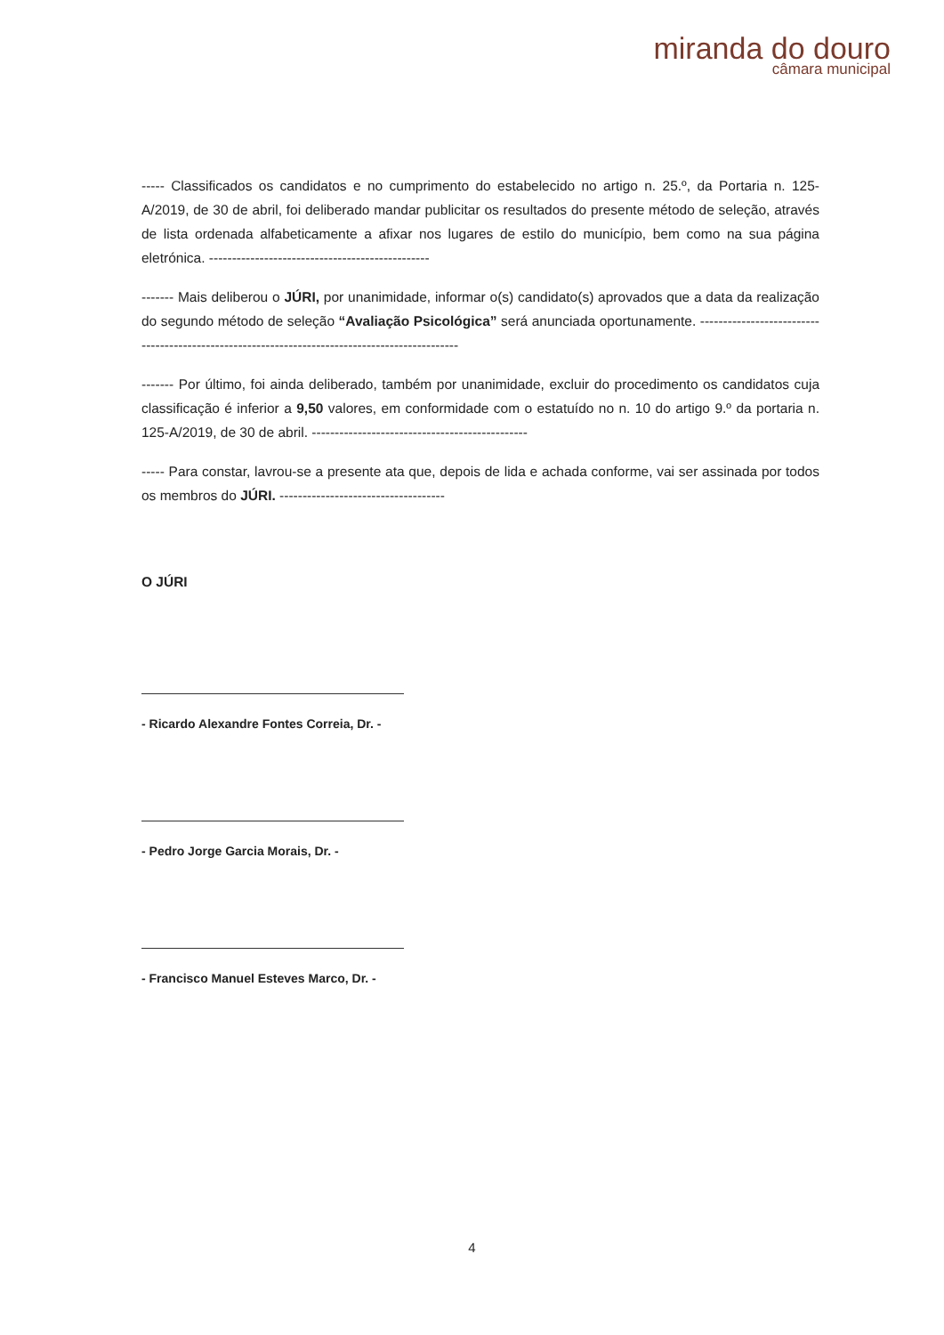miranda do douro
câmara municipal
----- Classificados os candidatos e no cumprimento do estabelecido no artigo n. 25.º, da Portaria n. 125-A/2019, de 30 de abril, foi deliberado mandar publicitar os resultados do presente método de seleção, através de lista ordenada alfabeticamente a afixar nos lugares de estilo do município, bem como na sua página eletrónica. ------------------------------------------------
------- Mais deliberou o JÚRI, por unanimidade, informar o(s) candidato(s) aprovados que a data da realização do segundo método de seleção “Avaliação Psicológica” será anunciada oportunamente. -----------------------------------------------------------------------------------------------
------- Por último, foi ainda deliberado, também por unanimidade, excluir do procedimento os candidatos cuja classificação é inferior a 9,50 valores, em conformidade com o estatuído no n. 10 do artigo 9.º da portaria n. 125-A/2019, de 30 de abril. -----------------------------------------------
----- Para constar, lavrou-se a presente ata que, depois de lida e achada conforme, vai ser assinada por todos os membros do JÚRI. ------------------------------------
O JÚRI
- Ricardo Alexandre Fontes Correia, Dr. -
- Pedro Jorge Garcia Morais, Dr. -
- Francisco Manuel Esteves Marco, Dr. -
4